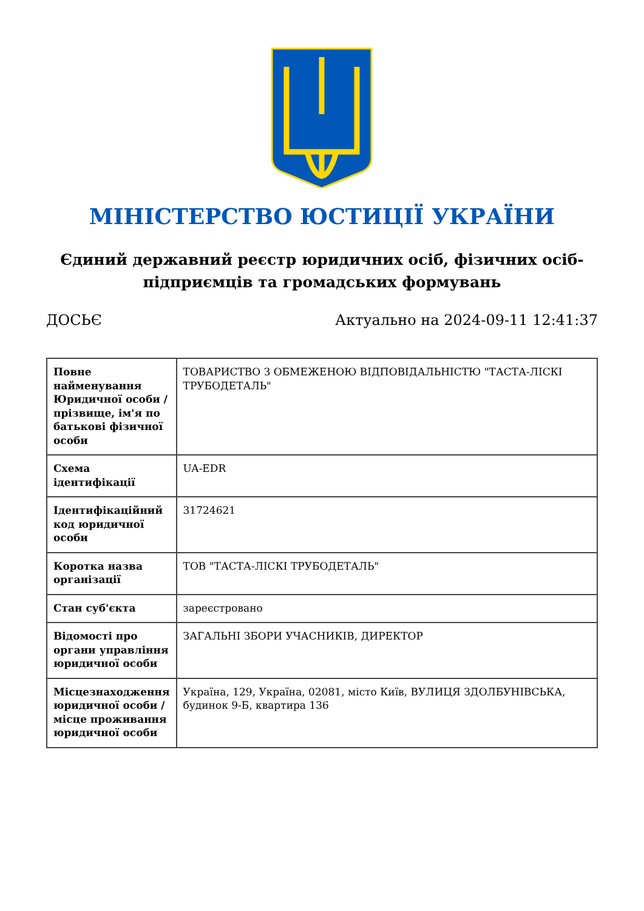МІНІСТЕРСТВО ЮСТИЦІЇ УКРАЇНИ
Єдиний державний реєстр юридичних осіб, фізичних осіб-підприємців та громадських формувань
ДОСЬЄ Актуально на 2024-09-11 12:41:37
| Повне найменування Юридичної особи / прізвище, ім'я по батькові фізичної особи | ТОВАРИСТВО З ОБМЕЖЕНОЮ ВІДПОВІДАЛЬНІСТЮ "ТАСТА-ЛІСКІ ТРУБОДЕТАЛЬ" |
| Схема ідентифікації | UA-EDR |
| Ідентифікаційний код юридичної особи | 31724621 |
| Коротка назва організації | ТОВ "ТАСТА-ЛІСКІ ТРУБОДЕТАЛЬ" |
| Стан суб'єкта | зареєстровано |
| Відомості про органи управління юридичної особи | ЗАГАЛЬНІ ЗБОРИ УЧАСНИКІВ, ДИРЕКТОР |
| Місцезнаходження юридичної особи / місце проживання юридичної особи | Україна, 129, Україна, 02081, місто Київ, ВУЛИЦЯ ЗДОЛБУНІВСЬКА, будинок 9-Б, квартира 136 |